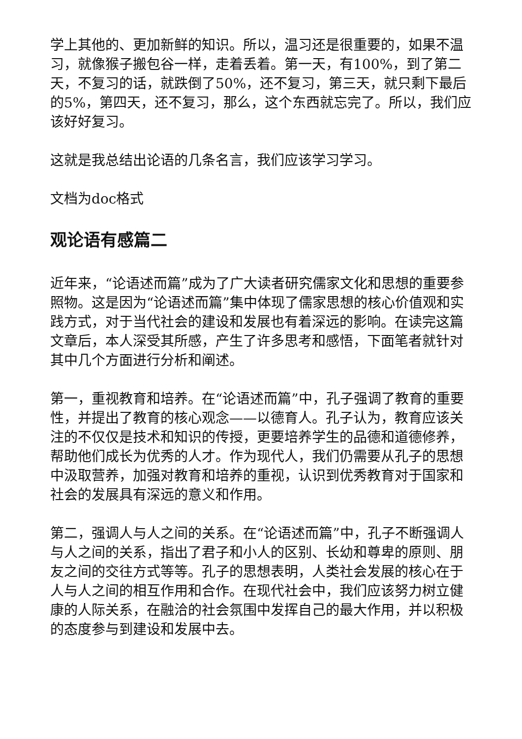学上其他的、更加新鲜的知识。所以，温习还是很重要的，如果不温习，就像猴子搬包谷一样，走着丢着。第一天，有100%，到了第二天，不复习的话，就跌倒了50%，还不复习，第三天，就只剩下最后的5%，第四天，还不复习，那么，这个东西就忘完了。所以，我们应该好好复习。
这就是我总结出论语的几条名言，我们应该学习学习。
文档为doc格式
观论语有感篇二
近年来，“论语述而篇”成为了广大读者研究儒家文化和思想的重要参照物。这是因为“论语述而篇”集中体现了儒家思想的核心价值观和实践方式，对于当代社会的建设和发展也有着深远的影响。在读完这篇文章后，本人深受其所感，产生了许多思考和感悟，下面笔者就针对其中几个方面进行分析和阐述。
第一，重视教育和培养。在“论语述而篇”中，孔子强调了教育的重要性，并提出了教育的核心观念——以德育人。孔子认为，教育应该关注的不仅仅是技术和知识的传授，更要培养学生的品德和道德修养，帮助他们成长为优秀的人才。作为现代人，我们仍需要从孔子的思想中汲取营养，加强对教育和培养的重视，认识到优秀教育对于国家和社会的发展具有深远的意义和作用。
第二，强调人与人之间的关系。在“论语述而篇”中，孔子不断强调人与人之间的关系，指出了君子和小人的区别、长幼和尊卑的原则、朋友之间的交往方式等等。孔子的思想表明，人类社会发展的核心在于人与人之间的相互作用和合作。在现代社会中，我们应该努力树立健康的人际关系，在融洽的社会氛围中发挥自己的最大作用，并以积极的态度参与到建设和发展中去。